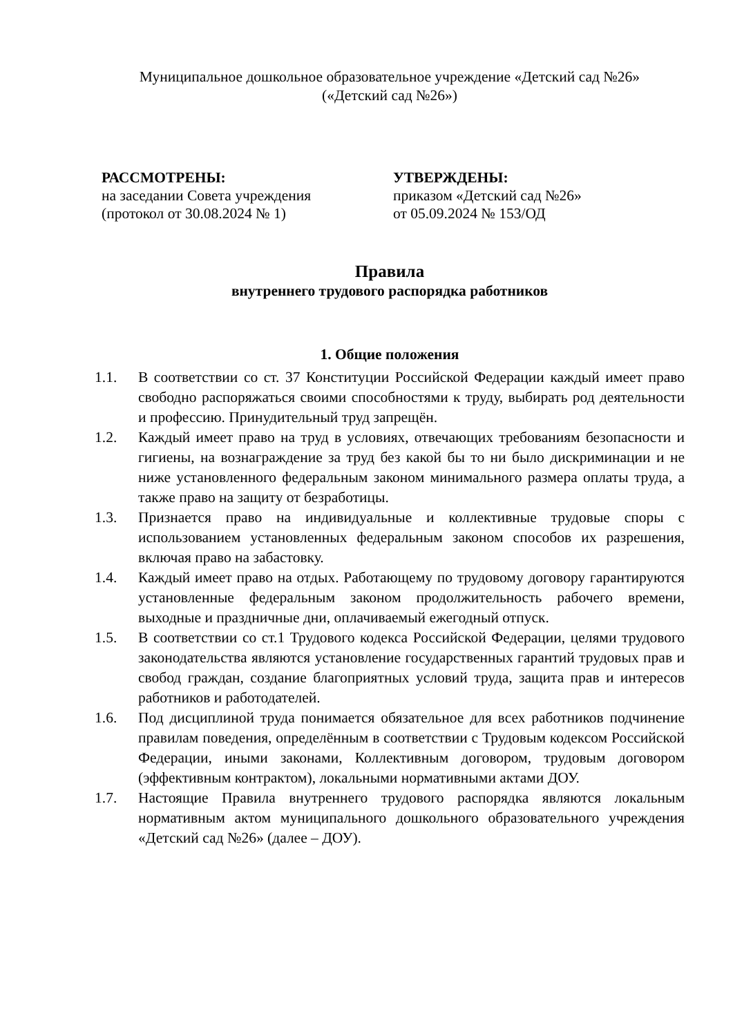Муниципальное дошкольное образовательное учреждение «Детский сад №26»
(«Детский сад №26»)
РАССМОТРЕНЫ:
на заседании Совета учреждения
(протокол от 30.08.2024 № 1)
УТВЕРЖДЕНЫ:
приказом «Детский сад №26»
от 05.09.2024 № 153/ОД
Правила
внутреннего трудового распорядка работников
1. Общие положения
1.1. В соответствии со ст. 37 Конституции Российской Федерации каждый имеет право свободно распоряжаться своими способностями к труду, выбирать род деятельности и профессию. Принудительный труд запрещён.
1.2. Каждый имеет право на труд в условиях, отвечающих требованиям безопасности и гигиены, на вознаграждение за труд без какой бы то ни было дискриминации и не ниже установленного федеральным законом минимального размера оплаты труда, а также право на защиту от безработицы.
1.3. Признается право на индивидуальные и коллективные трудовые споры с использованием установленных федеральным законом способов их разрешения, включая право на забастовку.
1.4. Каждый имеет право на отдых. Работающему по трудовому договору гарантируются установленные федеральным законом продолжительность рабочего времени, выходные и праздничные дни, оплачиваемый ежегодный отпуск.
1.5. В соответствии со ст.1 Трудового кодекса Российской Федерации, целями трудового законодательства являются установление государственных гарантий трудовых прав и свобод граждан, создание благоприятных условий труда, защита прав и интересов работников и работодателей.
1.6. Под дисциплиной труда понимается обязательное для всех работников подчинение правилам поведения, определённым в соответствии с Трудовым кодексом Российской Федерации, иными законами, Коллективным договором, трудовым договором (эффективным контрактом), локальными нормативными актами ДОУ.
1.7. Настоящие Правила внутреннего трудового распорядка являются локальным нормативным актом муниципального дошкольного образовательного учреждения «Детский сад №26» (далее – ДОУ).